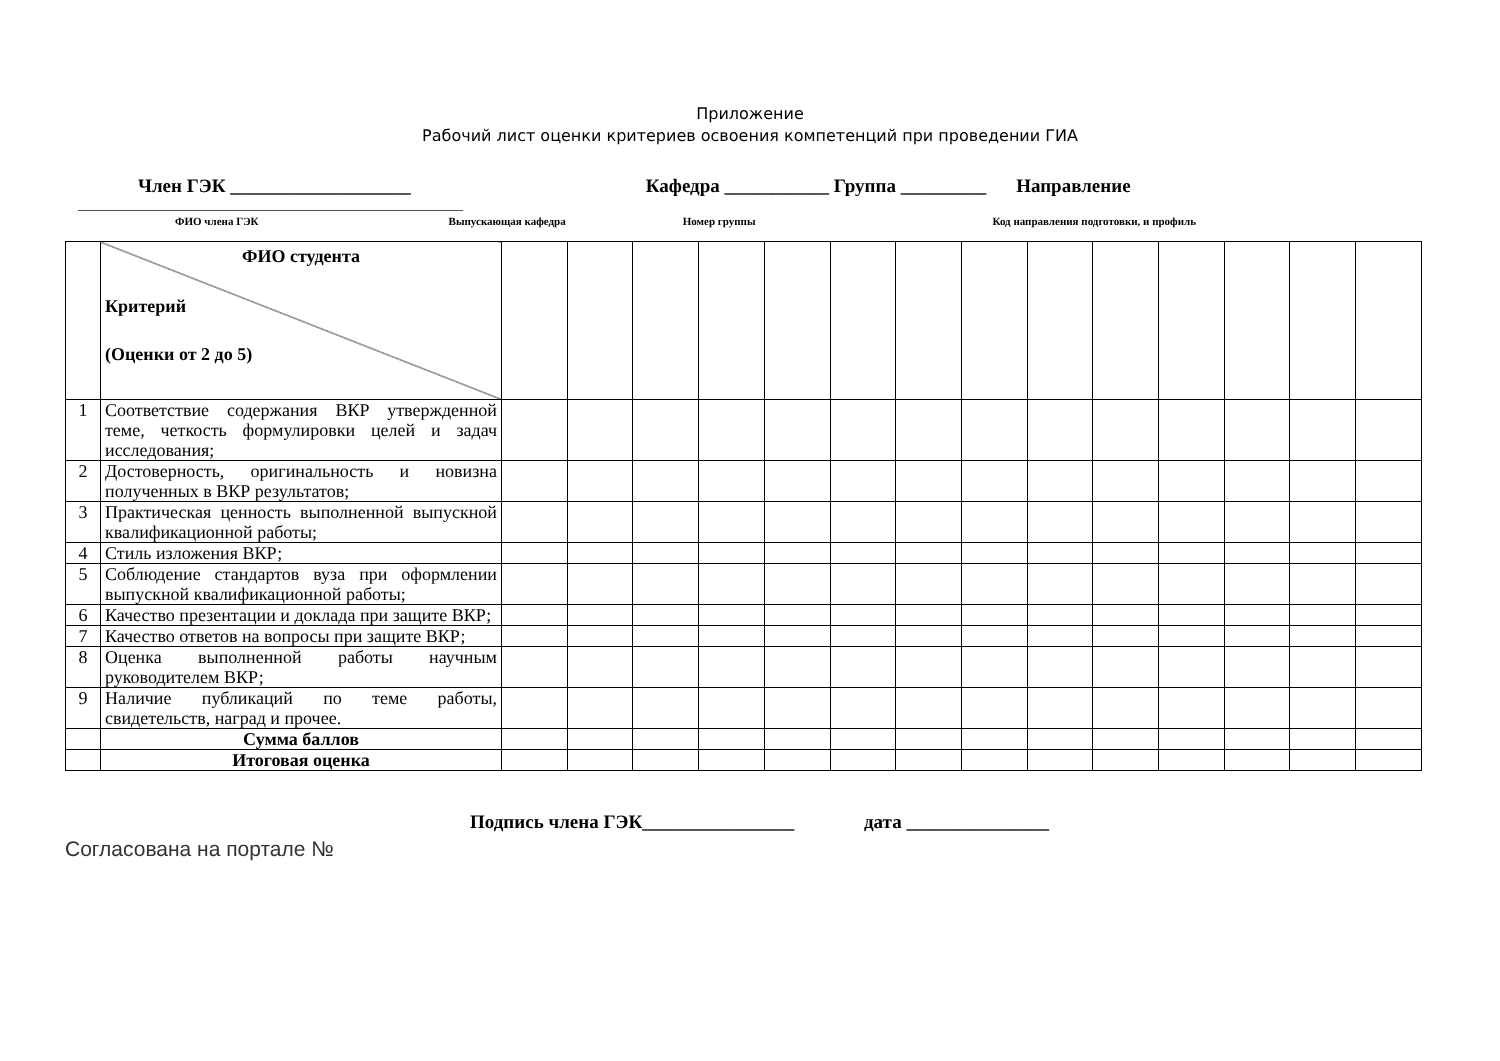Приложение
Рабочий лист оценки критериев освоения компетенций при проведении ГИА
Член ГЭК ___________________ Кафедра ___________ Группа _________ Направление
_______________________________________________________
ФИО члена ГЭК Выпускающая кафедра Номер группы Код направления подготовки, и профиль
| | ФИО студента Критерий (Оценки от 2 до 5) | | | | | | | | | | | | | | |
| 1 | Соответствие содержания ВКР утвержденной теме, четкость формулировки целей и задач исследования; | | | | | | | | | | | | | | |
| 2 | Достоверность, оригинальность и новизна полученных в ВКР результатов; | | | | | | | | | | | | | | |
| 3 | Практическая ценность выполненной выпускной квалификационной работы; | | | | | | | | | | | | | | |
| 4 | Стиль изложения ВКР; | | | | | | | | | | | | | | |
| 5 | Соблюдение стандартов вуза при оформлении выпускной квалификационной работы; | | | | | | | | | | | | | | |
| 6 | Качество презентации и доклада при защите ВКР; | | | | | | | | | | | | | | |
| 7 | Качество ответов на вопросы при защите ВКР; | | | | | | | | | | | | | | |
| 8 | Оценка выполненной работы научным руководителем ВКР; | | | | | | | | | | | | | | |
| 9 | Наличие публикаций по теме работы, свидетельств, наград и прочее. | | | | | | | | | | | | | | |
| | Сумма баллов | | | | | | | | | | | | | | |
| | Итоговая оценка | | | | | | | | | | | | | | |
Подпись члена ГЭК________________ дата _______________
Согласована на портале №